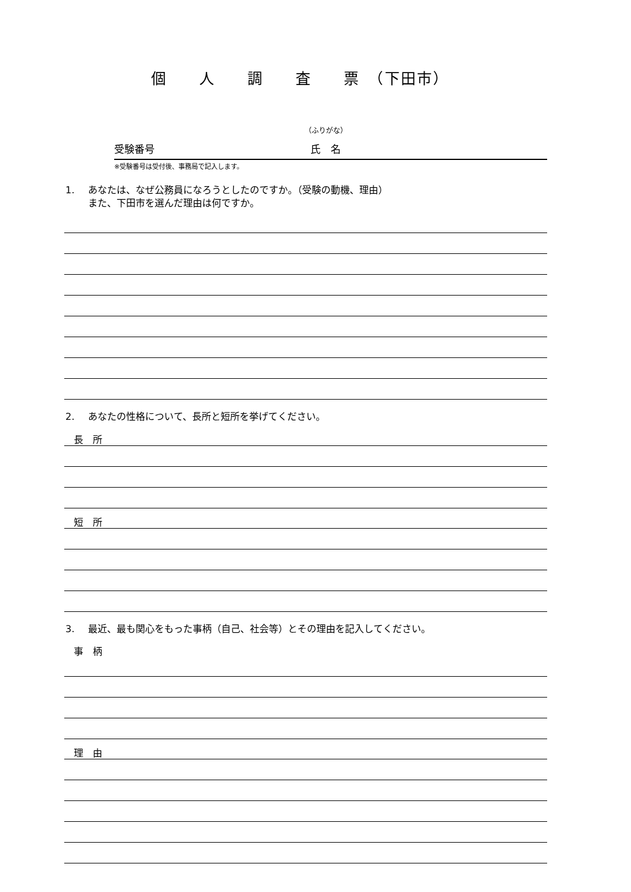個　　人　　調　　査　　票　（下田市）
（ふりがな）
受験番号 氏　名
※受験番号は受付後、事務局で記入します。
1. あなたは、なぜ公務員になろうとしたのですか。（受験の動機、理由）
また、下田市を選んだ理由は何ですか。
2. あなたの性格について、長所と短所を挙げてください。
長　所
短　所
3. 最近、最も関心をもった事柄（自己、社会等）とその理由を記入してください。
事　柄
理　由